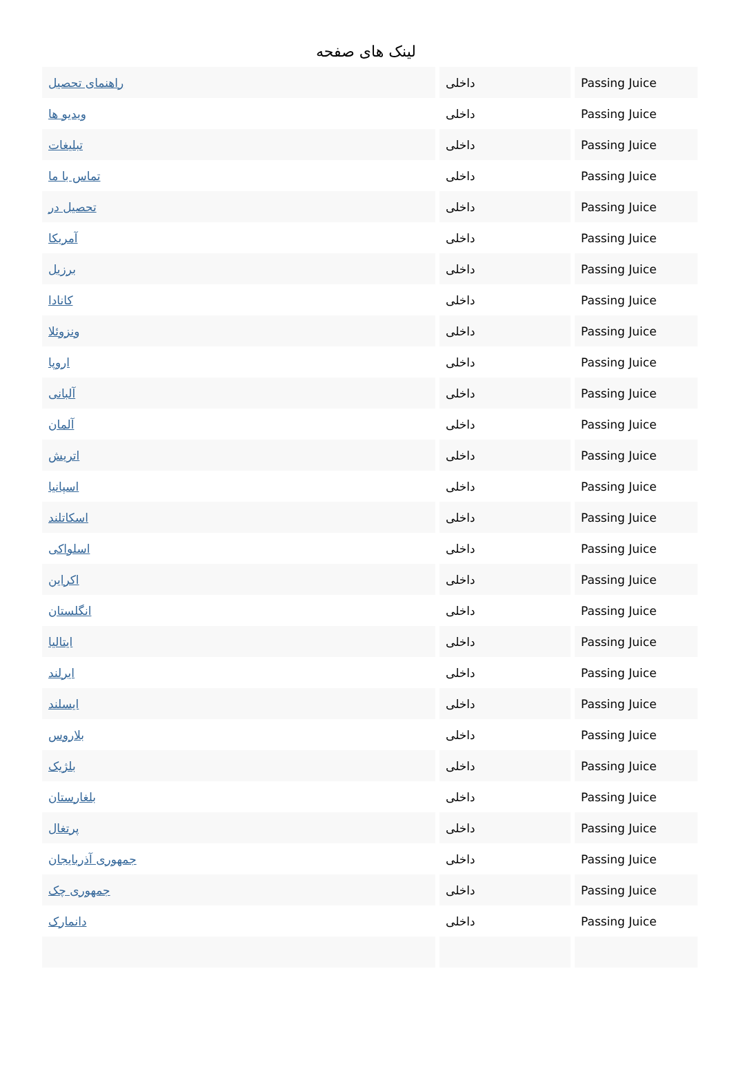لینک های صفحه
| راهنمای تحصیل | داخلی | Passing Juice |
| ویدیو ها | داخلی | Passing Juice |
| تبلیغات | داخلی | Passing Juice |
| تماس با ما | داخلی | Passing Juice |
| تحصیل در | داخلی | Passing Juice |
| آمریکا | داخلی | Passing Juice |
| برزیل | داخلی | Passing Juice |
| کانادا | داخلی | Passing Juice |
| ونزوئلا | داخلی | Passing Juice |
| اروپا | داخلی | Passing Juice |
| آلبانی | داخلی | Passing Juice |
| آلمان | داخلی | Passing Juice |
| اتریش | داخلی | Passing Juice |
| اسپانیا | داخلی | Passing Juice |
| اسکاتلند | داخلی | Passing Juice |
| اسلواکی | داخلی | Passing Juice |
| اکراین | داخلی | Passing Juice |
| انگلستان | داخلی | Passing Juice |
| ایتالیا | داخلی | Passing Juice |
| ایرلند | داخلی | Passing Juice |
| ایسلند | داخلی | Passing Juice |
| بلاروس | داخلی | Passing Juice |
| بلژیک | داخلی | Passing Juice |
| بلغارستان | داخلی | Passing Juice |
| پرتغال | داخلی | Passing Juice |
| جمهوری آذربایجان | داخلی | Passing Juice |
| جمهوری چک | داخلی | Passing Juice |
| دانمارک | داخلی | Passing Juice |